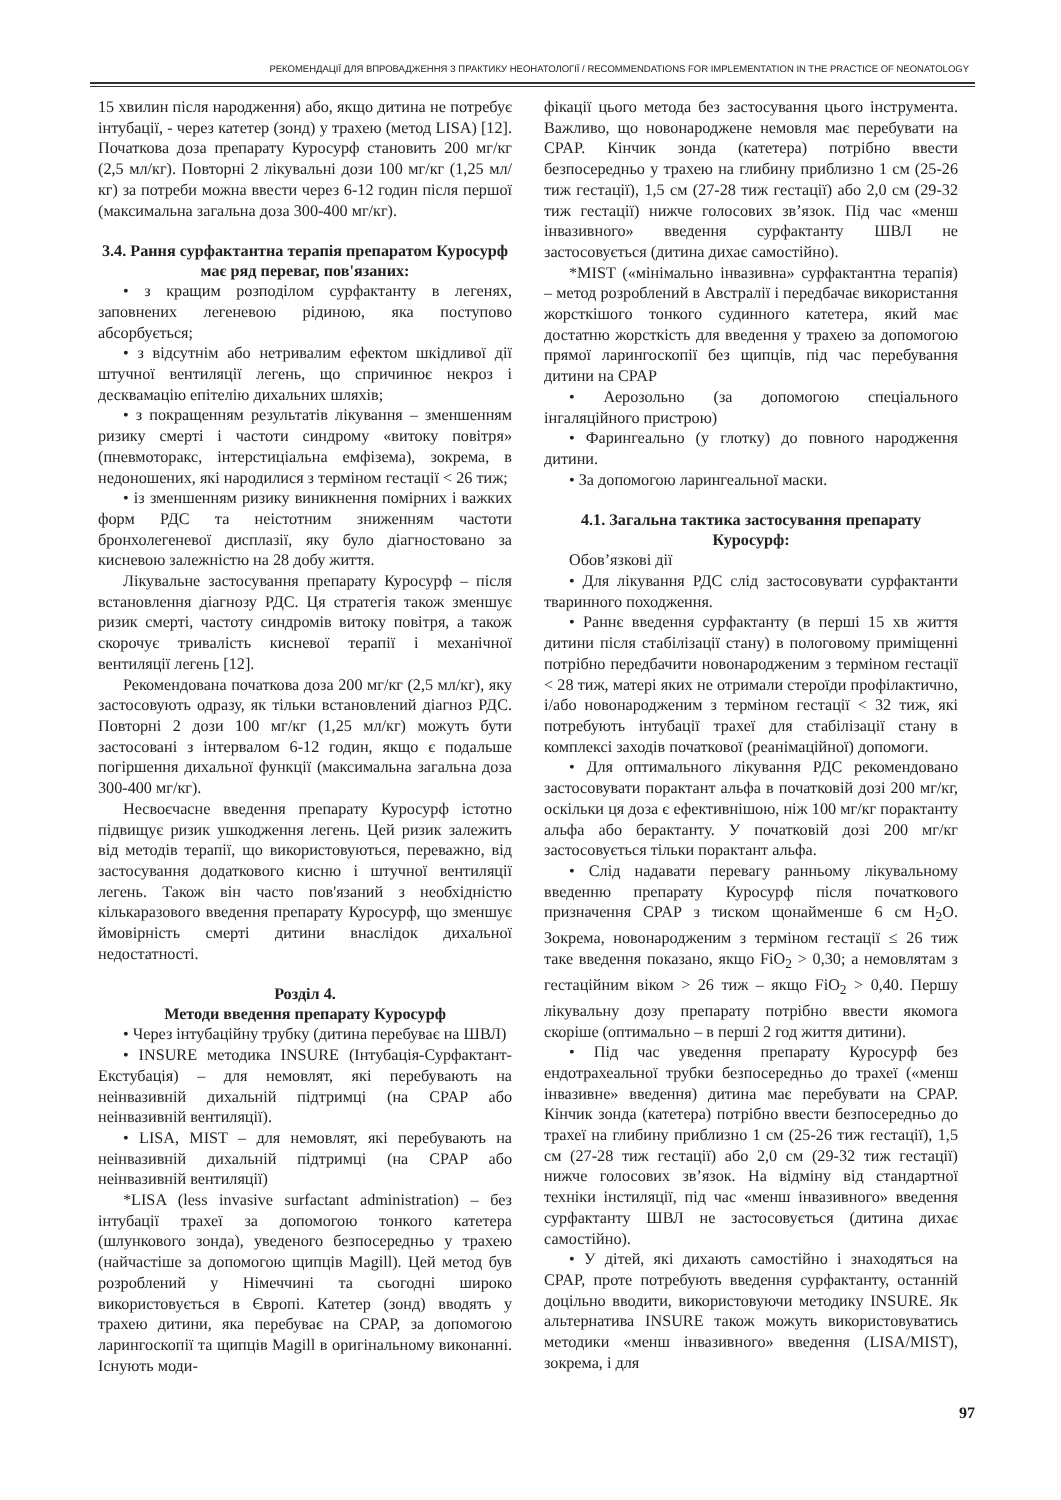РЕКОМЕНДАЦІЇ ДЛЯ ВПРОВАДЖЕННЯ З ПРАКТИКУ НЕОНАТОЛОГІЇ / RECOMMENDATIONS FOR IMPLEMENTATION IN THE PRACTICE OF NEONATOLOGY
15 хвилин після народження) або, якщо дитина не потребує інтубації, - через катетер (зонд) у трахею (метод LISA) [12]. Початкова доза препарату Куросурф становить 200 мг/кг (2,5 мл/кг). Повторні 2 лікувальні дози 100 мг/кг (1,25 мл/кг) за потреби можна ввести через 6-12 годин після першої (максимальна загальна доза 300-400 мг/кг).
3.4. Рання сурфактантна терапія препаратом Куросурф має ряд переваг, пов'язаних:
• з кращим розподілом сурфактанту в легенях, заповнених легеневою рідиною, яка поступово абсорбується;
• з відсутнім або нетривалим ефектом шкідливої дії штучної вентиляції легень, що спричинює некроз і десквамацію епітелію дихальних шляхів;
• з покращенням результатів лікування – зменшенням ризику смерті і частоти синдрому «витоку повітря» (пневмоторакс, інтерстиціальна емфізема), зокрема, в недоношених, які народилися з терміном гестації < 26 тиж;
• із зменшенням ризику виникнення помірних і важких форм РДС та неістотним зниженням частоти бронхолегеневої дисплазії, яку було діагностовано за кисневою залежністю на 28 добу життя.
Лікувальне застосування препарату Куросурф – після встановлення діагнозу РДС. Ця стратегія також зменшує ризик смерті, частоту синдромів витоку повітря, а також скорочує тривалість кисневої терапії і механічної вентиляції легень [12].
Рекомендована початкова доза 200 мг/кг (2,5 мл/кг), яку застосовують одразу, як тільки встановлений діагноз РДС. Повторні 2 дози 100 мг/кг (1,25 мл/кг) можуть бути застосовані з інтервалом 6-12 годин, якщо є подальше погіршення дихальної функції (максимальна загальна доза 300-400 мг/кг).
Несвоєчасне введення препарату Куросурф істотно підвищує ризик ушкодження легень. Цей ризик залежить від методів терапії, що використовуються, переважно, від застосування додаткового кисню і штучної вентиляції легень. Також він часто пов'язаний з необхідністю кількаразового введення препарату Куросурф, що зменшує ймовірність смерті дитини внаслідок дихальної недостатності.
Розділ 4.
Методи введення препарату Куросурф
• Через інтубаційну трубку (дитина перебуває на ШВЛ)
• INSURE методика INSURE (Інтубація-Сурфактант-Екстубація) – для немовлят, які перебувають на неінвазивній дихальній підтримці (на CPAP або неінвазивній вентиляції).
• LISA, MIST – для немовлят, які перебувають на неінвазивній дихальній підтримці (на CPAP або неінвазивній вентиляції)
*LISA (less invasive surfactant administration) – без інтубації трахеї за допомогою тонкого катетера (шлункового зонда), уведеного безпосередньо у трахею (найчастіше за допомогою щипців Magill). Цей метод був розроблений у Німеччині та сьогодні широко використовується в Європі. Катетер (зонд) вводять у трахею дитини, яка перебуває на CPAP, за допомогою ларингоскопії та щипців Magill в оригінальному виконанні. Існують моди-
фікації цього метода без застосування цього інструмента. Важливо, що новонароджене немовля має перебувати на CPAP. Кінчик зонда (катетера) потрібно ввести безпосередньо у трахею на глибину приблизно 1 см (25-26 тиж гестації), 1,5 см (27-28 тиж гестації) або 2,0 см (29-32 тиж гестації) нижче голосових зв’язок. Під час «менш інвазивного» введення сурфактанту ШВЛ не застосовується (дитина дихає самостійно).
*MIST («мінімально інвазивна» сурфактантна терапія) – метод розроблений в Австралії і передбачає використання жорсткішого тонкого судинного катетера, який має достатню жорсткість для введення у трахею за допомогою прямої ларингоскопії без щипців, під час перебування дитини на CPAP
• Аерозольно (за допомогою спеціального інгаляційного пристрою)
• Фарингеально (у глотку) до повного народження дитини.
• За допомогою ларингеальної маски.
4.1. Загальна тактика застосування препарату Куросурф:
Обов’язкові дії
• Для лікування РДС слід застосовувати сурфактанти тваринного походження.
• Раннє введення сурфактанту (в перші 15 хв життя дитини після стабілізації стану) в пологовому приміщенні потрібно передбачити новонародженим з терміном гестації < 28 тиж, матері яких не отримали стероїди профілактично, і/або новонародженим з терміном гестації < 32 тиж, які потребують інтубації трахеї для стабілізації стану в комплексі заходів початкової (реанімаційної) допомоги.
• Для оптимального лікування РДС рекомендовано застосовувати порактант альфа в початковій дозі 200 мг/кг, оскільки ця доза є ефективнішою, ніж 100 мг/кг порактанту альфа або берактанту. У початковій дозі 200 мг/кг застосовується тільки порактант альфа.
• Слід надавати перевагу ранньому лікувальному введенню препарату Куросурф після початкового призначення CPAP з тиском щонайменше 6 см H<sub>2</sub>O. Зокрема, новонародженим з терміном гестації ≤ 26 тиж таке введення показано, якщо FiO<sub>2</sub> > 0,30; а немовлятам з гестаційним віком > 26 тиж – якщо FiO<sub>2</sub> > 0,40. Першу лікувальну дозу препарату потрібно ввести якомога скоріше (оптимально – в перші 2 год життя дитини).
• Під час уведення препарату Куросурф без ендотрахеальної трубки безпосередньо до трахеї («менш інвазивне» введення) дитина має перебувати на CPAP. Кінчик зонда (катетера) потрібно ввести безпосередньо до трахеї на глибину приблизно 1 см (25-26 тиж гестації), 1,5 см (27-28 тиж гестації) або 2,0 см (29-32 тиж гестації) нижче голосових зв’язок. На відміну від стандартної техніки інстиляції, під час «менш інвазивного» введення сурфактанту ШВЛ не застосовується (дитина дихає самостійно).
• У дітей, які дихають самостійно і знаходяться на CPAP, проте потребують введення сурфактанту, останній доцільно вводити, використовуючи методику INSURE. Як альтернатива INSURE також можуть використовуватись методики «менш інвазивного» введення (LISA/MIST), зокрема, і для
97